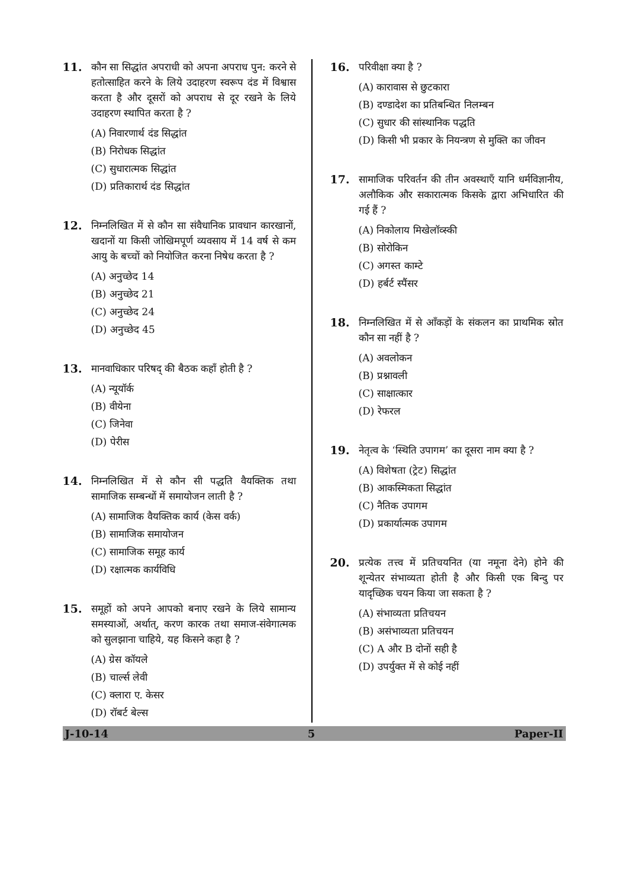11. कौन सा सिद्धांत अपराधी को अपना अपराध पुन: करने से हतोत्साहित करने के लिये उदाहरण स्वरूप दंड में विश्वास करता है और दूसरों को अपराध से दूर रखने के लिये उदाहरण स्थापित करता है ?
(A) निवारणार्थ दंड सिद्धांत
(B) निरोधक सिद्धांत
(C) सुधारात्मक सिद्धांत
(D) प्रतिकारार्थ दंड सिद्धांत
12. निम्नलिखित में से कौन सा संवैधानिक प्रावधान कारखानों, खदानों या किसी जोखिमपूर्ण व्यवसाय में 14 वर्ष से कम आयु के बच्चों को नियोजित करना निषेध करता है ?
(A) अनुच्छेद 14
(B) अनुच्छेद 21
(C) अनुच्छेद 24
(D) अनुच्छेद 45
13. मानवाधिकार परिषद् की बैठक कहाँ होती है ?
(A) न्यूयॉर्क
(B) वीयेना
(C) जिनेवा
(D) पेरीस
14. निम्नलिखित में से कौन सी पद्धति वैयक्तिक तथा सामाजिक सम्बन्धों में समायोजन लाती है ?
(A) सामाजिक वैयक्तिक कार्य (केस वर्क)
(B) सामाजिक समायोजन
(C) सामाजिक समूह कार्य
(D) रक्षात्मक कार्यविधि
15. समूहों को अपने आपको बनाए रखने के लिये सामान्य समस्याओं, अर्थात्, करण कारक तथा समाज-संवेगात्मक को सुलझाना चाहिये, यह किसने कहा है ?
(A) ग्रेस कॉयले
(B) चार्ल्स लेवी
(C) क्लारा ए. केसर
(D) रॉबर्ट बेल्स
16. परिवीक्षा क्या है ?
(A) कारावास से छुटकारा
(B) दण्डादेश का प्रतिबन्धित निलम्बन
(C) सुधार की सांस्थानिक पद्धति
(D) किसी भी प्रकार के नियन्त्रण से मुक्ति का जीवन
17. सामाजिक परिवर्तन की तीन अवस्थाएँ यानि धर्मविज्ञानीय, अलौकिक और सकारात्मक किसके द्वारा अभिधारित की गई हैं ?
(A) निकोलाय मिखेलॉव्स्की
(B) सोरोकिन
(C) अगस्त काम्टे
(D) हर्बर्ट स्पैंसर
18. निम्नलिखित में से आँकड़ों के संकलन का प्राथमिक स्रोत कौन सा नहीं है ?
(A) अवलोकन
(B) प्रश्नावली
(C) साक्षात्कार
(D) रेफरल
19. नेतृत्व के ‘स्थिति उपागम’ का दूसरा नाम क्या है ?
(A) विशेषता (ट्रेट) सिद्धांत
(B) आकस्मिकता सिद्धांत
(C) नैतिक उपागम
(D) प्रकार्यात्मक उपागम
20. प्रत्येक तत्त्व में प्रतिचयनित (या नमूना देने) होने की शून्येतर संभाव्यता होती है और किसी एक बिन्दु पर यादृच्छिक चयन किया जा सकता है ?
(A) संभाव्यता प्रतिचयन
(B) असंभाव्यता प्रतिचयन
(C) A और B दोनों सही है
(D) उपर्युक्त में से कोई नहीं
J-10-14 5 Paper-II